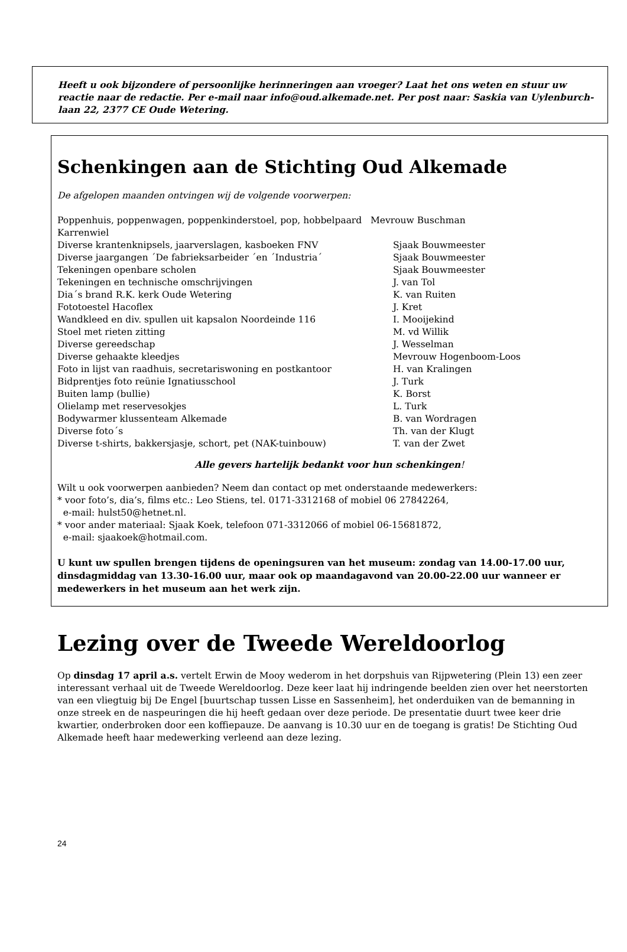Heeft u ook bijzondere of persoonlijke herinneringen aan vroeger? Laat het ons weten en stuur uw reactie naar de redactie. Per e-mail naar info@oud.alkemade.net. Per post naar: Saskia van Uylenburch-laan 22, 2377 CE Oude Wetering.
Schenkingen aan de Stichting Oud Alkemade
De afgelopen maanden ontvingen wij de volgende voorwerpen:
Poppenhuis, poppenwagen, poppenkinderstoel, pop, hobbelpaard Mevrouw Buschman
| Karrenwiel | |
| Diverse krantenknipsels, jaarverslagen, kasboeken FNV | Sjaak Bouwmeester |
| Diverse jaargangen ´De fabrieksarbeider ´en ´Industria´ | Sjaak Bouwmeester |
| Tekeningen openbare scholen | Sjaak Bouwmeester |
| Tekeningen en technische omschrijvingen | J. van Tol |
| Dia´s brand R.K. kerk Oude Wetering | K. van Ruiten |
| Fototoestel Hacoflex | J. Kret |
| Wandkleed en div. spullen uit kapsalon Noordeinde 116 | I. Mooijekind |
| Stoel met rieten zitting | M. vd Willik |
| Diverse gereedschap | J. Wesselman |
| Diverse gehaakte kleedjes | Mevrouw Hogenboom-Loos |
| Foto in lijst van raadhuis, secretariswoning en postkantoor | H. van Kralingen |
| Bidprentjes foto reünie Ignatiusschool | J. Turk |
| Buiten lamp (bullie) | K. Borst |
| Olielamp met reservesokjes | L. Turk |
| Bodywarmer klussenteam Alkemade | B. van Wordragen |
| Diverse foto´s | Th. van der Klugt |
| Diverse t-shirts, bakkersjasje, schort, pet (NAK-tuinbouw) | T. van der Zwet |
Alle gevers hartelijk bedankt voor hun schenkingen!
Wilt u ook voorwerpen aanbieden? Neem dan contact op met onderstaande medewerkers:
* voor foto’s, dia’s, films etc.: Leo Stiens, tel. 0171-3312168 of mobiel 06 27842264,
e-mail: hulst50@hetnet.nl.
* voor ander materiaal: Sjaak Koek, telefoon 071-3312066 of mobiel 06-15681872,
e-mail: sjaakoek@hotmail.com.
U kunt uw spullen brengen tijdens de openingsuren van het museum: zondag van 14.00-17.00 uur, dinsdagmiddag van 13.30-16.00 uur, maar ook op maandagavond van 20.00-22.00 uur wanneer er medewerkers in het museum aan het werk zijn.
Lezing over de Tweede Wereldoorlog
Op dinsdag 17 april a.s. vertelt Erwin de Mooy wederom in het dorpshuis van Rijpwetering (Plein 13) een zeer interessant verhaal uit de Tweede Wereldoorlog. Deze keer laat hij indringende beelden zien over het neerstorten van een vliegtuig bij De Engel [buurtschap tussen Lisse en Sassenheim], het onderduiken van de bemanning in onze streek en de naspeuringen die hij heeft gedaan over deze periode. De presentatie duurt twee keer drie kwartier, onderbroken door een koffiepauze. De aanvang is 10.30 uur en de toegang is gratis! De Stichting Oud Alkemade heeft haar medewerking verleend aan deze lezing.
24